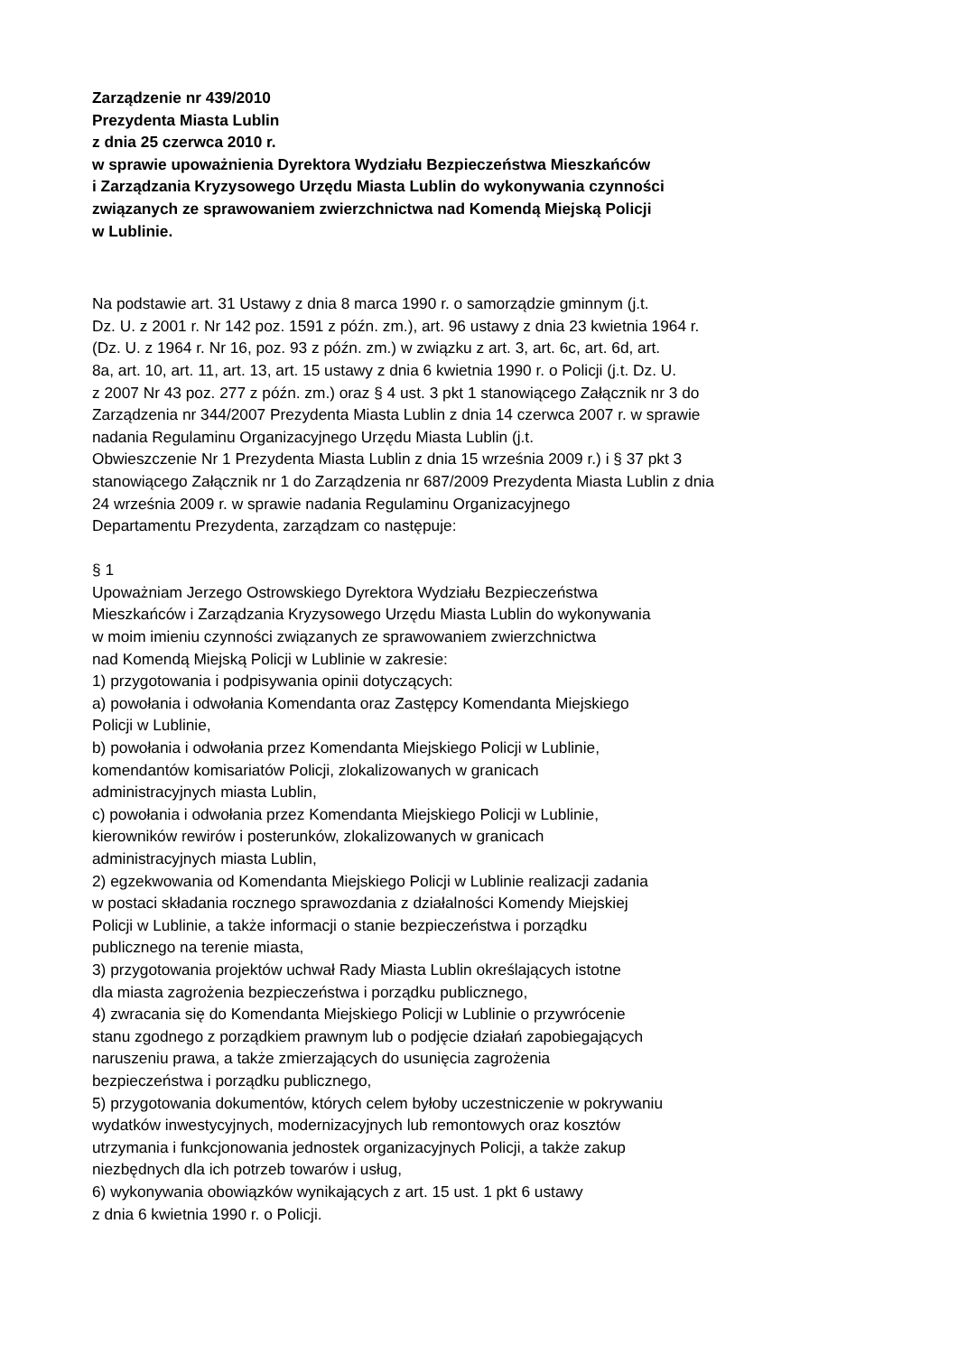Zarządzenie nr 439/2010
Prezydenta Miasta Lublin
z dnia 25 czerwca 2010 r.
w sprawie upoważnienia Dyrektora Wydziału Bezpieczeństwa Mieszkańców
i Zarządzania Kryzysowego Urzędu Miasta Lublin do wykonywania czynności
związanych ze sprawowaniem zwierzchnictwa nad Komendą Miejską Policji
w Lublinie.
Na podstawie art. 31 Ustawy z dnia 8 marca 1990 r. o samorządzie gminnym (j.t.
Dz. U. z 2001 r. Nr 142 poz. 1591 z późn. zm.), art. 96 ustawy z dnia 23 kwietnia 1964 r.
(Dz. U. z 1964 r. Nr 16, poz. 93 z późn. zm.) w związku z art. 3, art. 6c, art. 6d, art.
8a, art. 10, art. 11, art. 13, art. 15 ustawy z dnia 6 kwietnia 1990 r. o Policji (j.t. Dz. U.
z 2007 Nr 43 poz. 277 z późn. zm.) oraz § 4 ust. 3 pkt 1 stanowiącego Załącznik nr 3 do
Zarządzenia nr 344/2007 Prezydenta Miasta Lublin z dnia 14 czerwca 2007 r. w sprawie
nadania Regulaminu Organizacyjnego Urzędu Miasta Lublin (j.t.
Obwieszczenie Nr 1 Prezydenta Miasta Lublin z dnia 15 września 2009 r.) i § 37 pkt 3
stanowiącego Załącznik nr 1 do Zarządzenia nr 687/2009 Prezydenta Miasta Lublin z dnia
24 września 2009 r. w sprawie nadania Regulaminu Organizacyjnego
Departamentu Prezydenta, zarządzam co następuje:
§ 1
Upoważniam Jerzego Ostrowskiego Dyrektora Wydziału Bezpieczeństwa
Mieszkańców i Zarządzania Kryzysowego Urzędu Miasta Lublin do wykonywania
w moim imieniu czynności związanych ze sprawowaniem zwierzchnictwa
nad Komendą Miejską Policji w Lublinie w zakresie:
1) przygotowania i podpisywania opinii dotyczących:
a) powołania i odwołania Komendanta oraz Zastępcy Komendanta Miejskiego
Policji w Lublinie,
b) powołania i odwołania przez Komendanta Miejskiego Policji w Lublinie,
komendantów komisariatów Policji, zlokalizowanych w granicach
administracyjnych miasta Lublin,
c) powołania i odwołania przez Komendanta Miejskiego Policji w Lublinie,
kierowników rewirów i posterunków, zlokalizowanych w granicach
administracyjnych miasta Lublin,
2) egzekwowania od Komendanta Miejskiego Policji w Lublinie realizacji zadania
w postaci składania rocznego sprawozdania z działalności Komendy Miejskiej
Policji w Lublinie, a także informacji o stanie bezpieczeństwa i porządku
publicznego na terenie miasta,
3) przygotowania projektów uchwał Rady Miasta Lublin określających istotne
dla miasta zagrożenia bezpieczeństwa i porządku publicznego,
4) zwracania się do Komendanta Miejskiego Policji w Lublinie o przywrócenie
stanu zgodnego z porządkiem prawnym lub o podjęcie działań zapobiegających
naruszeniu prawa, a także zmierzających do usunięcia zagrożenia
bezpieczeństwa i porządku publicznego,
5) przygotowania dokumentów, których celem byłoby uczestniczenie w pokrywaniu
wydatków inwestycyjnych, modernizacyjnych lub remontowych oraz kosztów
utrzymania i funkcjonowania jednostek organizacyjnych Policji, a także zakup
niezbędnych dla ich potrzeb towarów i usług,
6) wykonywania obowiązków wynikających z art. 15 ust. 1 pkt 6 ustawy
z dnia 6 kwietnia 1990 r. o Policji.